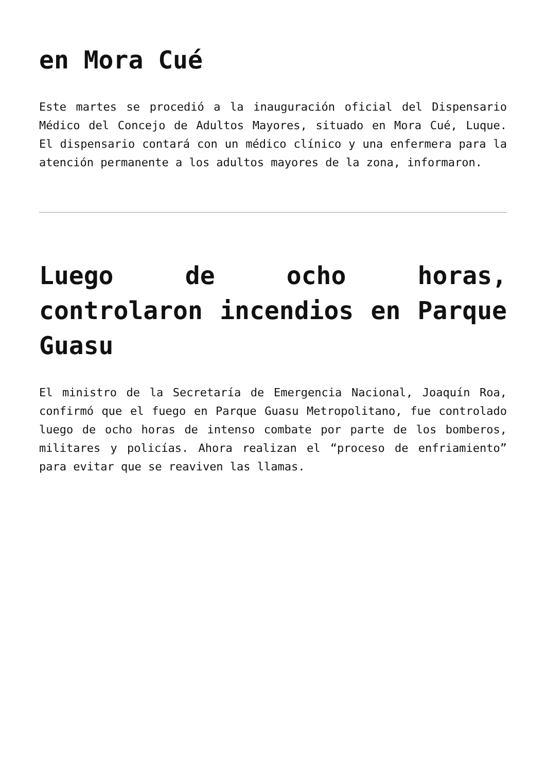en Mora Cué
Este martes se procedió a la inauguración oficial del Dispensario Médico del Concejo de Adultos Mayores, situado en Mora Cué, Luque. El dispensario contará con un médico clínico y una enfermera para la atención permanente a los adultos mayores de la zona, informaron.
Luego de ocho horas, controlaron incendios en Parque Guasu
El ministro de la Secretaría de Emergencia Nacional, Joaquín Roa, confirmó que el fuego en Parque Guasu Metropolitano, fue controlado luego de ocho horas de intenso combate por parte de los bomberos, militares y policías. Ahora realizan el “proceso de enfriamiento” para evitar que se reaviven las llamas.